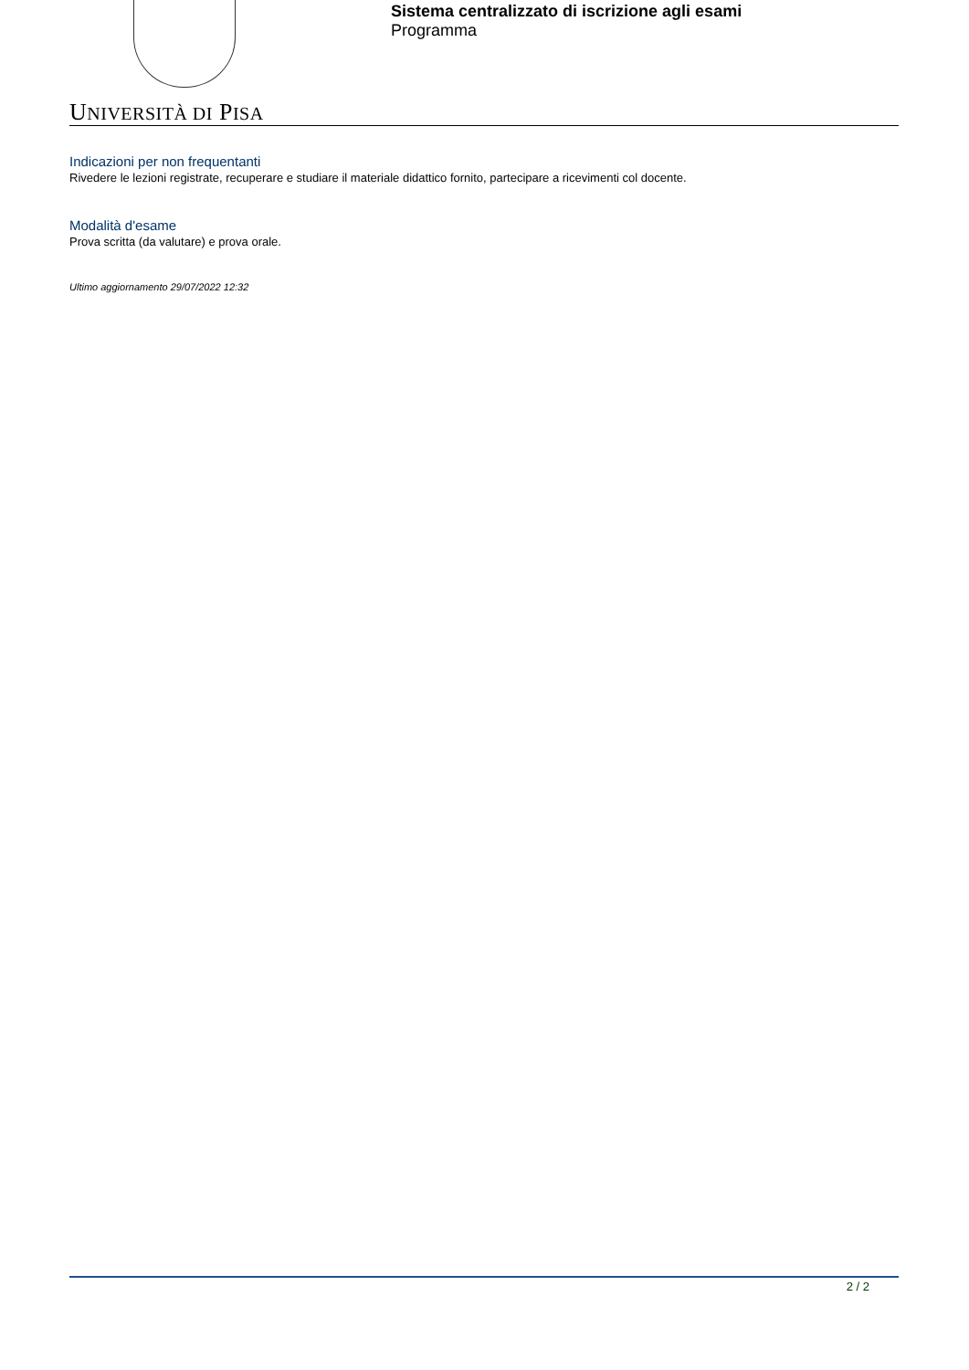UNIVERSITÀ DI PISA
Sistema centralizzato di iscrizione agli esami
Programma
Indicazioni per non frequentanti
Rivedere le lezioni registrate, recuperare e studiare il materiale didattico fornito, partecipare a ricevimenti col docente.
Modalità d'esame
Prova scritta (da valutare) e prova orale.
Ultimo aggiornamento 29/07/2022 12:32
2 / 2